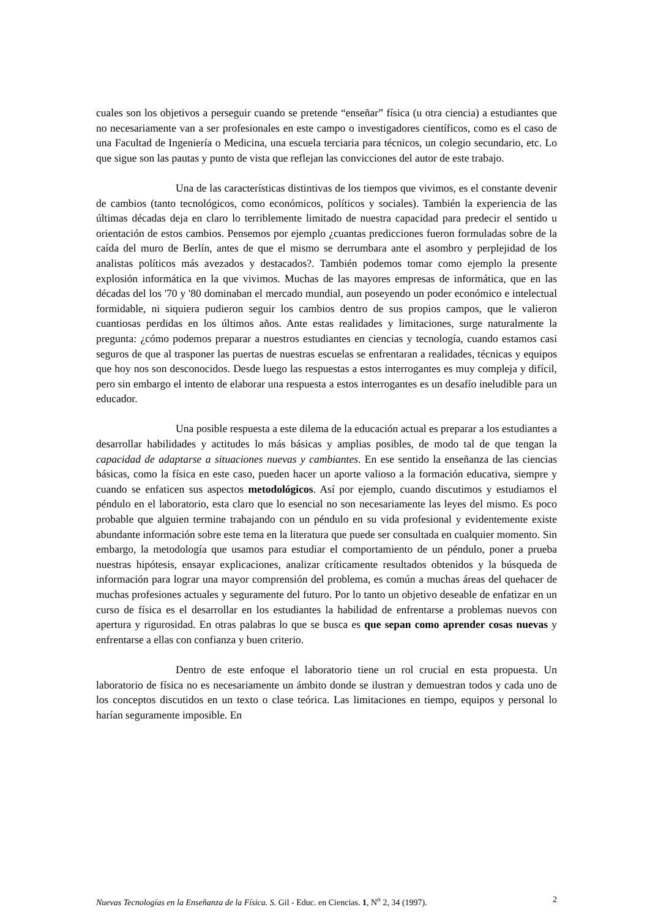cuales son los objetivos a perseguir cuando se pretende “enseñar” física (u otra ciencia) a estudiantes que no necesariamente van a ser profesionales en este campo o investigadores científicos, como es el caso de una Facultad de Ingeniería o Medicina, una escuela terciaria para técnicos, un colegio secundario, etc. Lo que sigue son las pautas y punto de vista que reflejan las convicciones del autor de este trabajo.
Una de las características distintivas de los tiempos que vivimos, es el constante devenir de cambios (tanto tecnológicos, como económicos, políticos y sociales). También la experiencia de las últimas décadas deja en claro lo terriblemente limitado de nuestra capacidad para predecir el sentido u orientación de estos cambios. Pensemos por ejemplo ¿cuantas predicciones fueron formuladas sobre de la caída del muro de Berlín, antes de que el mismo se derrumbara ante el asombro y perplejidad de los analistas políticos más avezados y destacados?. También podemos tomar como ejemplo la presente explosión informática en la que vivimos. Muchas de las mayores empresas de informática, que en las décadas del los '70 y '80 dominaban el mercado mundial, aun poseyendo un poder económico e intelectual formidable, ni siquiera pudieron seguir los cambios dentro de sus propios campos, que le valieron cuantiosas perdidas en los últimos años. Ante estas realidades y limitaciones, surge naturalmente la pregunta: ¿cómo podemos preparar a nuestros estudiantes en ciencias y tecnología, cuando estamos casi seguros de que al trasponer las puertas de nuestras escuelas se enfrentaran a realidades, técnicas y equipos que hoy nos son desconocidos. Desde luego las respuestas a estos interrogantes es muy compleja y difícil, pero sin embargo el intento de elaborar una respuesta a estos interrogantes es un desafío ineludible para un educador.
Una posible respuesta a este dilema de la educación actual es preparar a los estudiantes a desarrollar habilidades y actitudes lo más básicas y amplias posibles, de modo tal de que tengan la capacidad de adaptarse a situaciones nuevas y cambiantes. En ese sentido la enseñanza de las ciencias básicas, como la física en este caso, pueden hacer un aporte valioso a la formación educativa, siempre y cuando se enfaticen sus aspectos metodológicos. Así por ejemplo, cuando discutimos y estudiamos el péndulo en el laboratorio, esta claro que lo esencial no son necesariamente las leyes del mismo. Es poco probable que alguien termine trabajando con un péndulo en su vida profesional y evidentemente existe abundante información sobre este tema en la literatura que puede ser consultada en cualquier momento. Sin embargo, la metodología que usamos para estudiar el comportamiento de un péndulo, poner a prueba nuestras hipótesis, ensayar explicaciones, analizar críticamente resultados obtenidos y la búsqueda de información para lograr una mayor comprensión del problema, es común a muchas áreas del quehacer de muchas profesiones actuales y seguramente del futuro. Por lo tanto un objetivo deseable de enfatizar en un curso de física es el desarrollar en los estudiantes la habilidad de enfrentarse a problemas nuevos con apertura y rigurosidad. En otras palabras lo que se busca es que sepan como aprender cosas nuevas y enfrentarse a ellas con confianza y buen criterio.
Dentro de este enfoque el laboratorio tiene un rol crucial en esta propuesta. Un laboratorio de física no es necesariamente un ámbito donde se ilustran y demuestran todos y cada uno de los conceptos discutidos en un texto o clase teórica. Las limitaciones en tiempo, equipos y personal lo harían seguramente imposible. En
Nuevas Tecnologías en la Enseñanza de la Física. S. Gil - Educ. en Ciencias. 1, N<sup>o</sup> 2, 34 (1997). 2